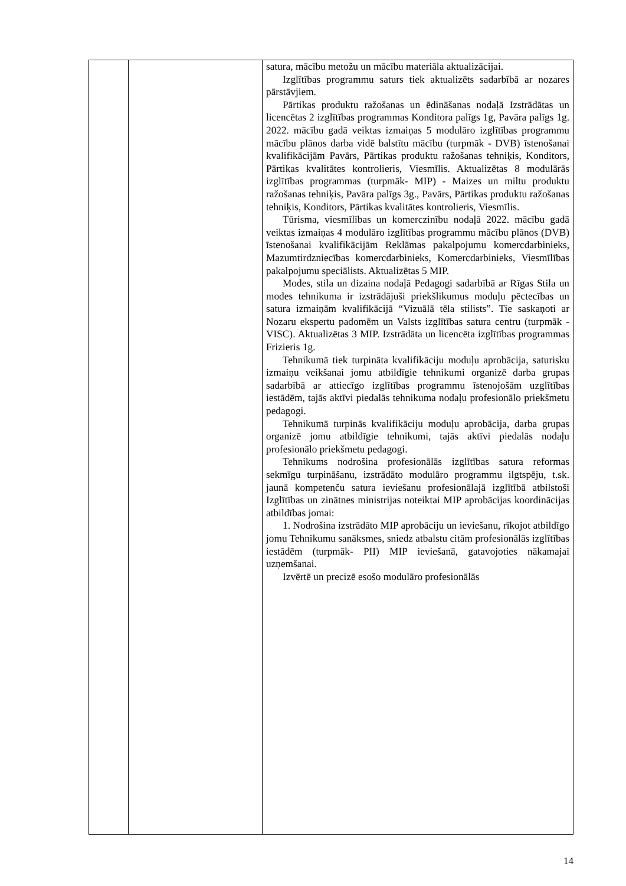| | | satura, mācību metožu un mācību materiāla aktualizācijai. Izglītības programmu saturs tiek aktualizēts sadarbībā ar nozares pārstāvjiem. Pārtikas produktu ražošanas un ēdināšanas nodaļā Izstrādātas un licencētas 2 izglītības programmas Konditora palīgs 1g, Pavāra palīgs 1g. 2022. mācību gadā veiktas izmaiņas 5 modulāro izglītības programmu mācību plānos darba vidē balstītu mācību (turpmāk - DVB) īstenošanai kvalifikācijām Pavārs, Pārtikas produktu ražošanas tehniķis, Konditors, Pārtikas kvalitātes kontrolieris, Viesmīlis. Aktualizētas 8 modulārās izglītības programmas (turpmāk- MIP) - Maizes un miltu produktu ražošanas tehniķis, Pavāra palīgs 3g., Pavārs, Pārtikas produktu ražošanas tehniķis, Konditors, Pārtikas kvalitātes kontrolieris, Viesmīlis. Tūrisma, viesmīlības un komerczinību nodaļā 2022. mācību gadā veiktas izmaiņas 4 modulāro izglītības programmu mācību plānos (DVB) īstenošanai kvalifikācijām Reklāmas pakalpojumu komercdarbinieks, Mazumtirdzniecības komercdarbinieks, Komercdarbinieks, Viesmīlības pakalpojumu speciālists. Aktualizētas 5 MIP. Modes, stila un dizaina nodaļā Pedagogi sadarbībā ar Rīgas Stila un modes tehnikuma ir izstrādājuši priekšlikumus moduļu pēctecības un satura izmaiņām kvalifikācijā “Vizuālā tēla stilists”. Tie saskaņoti ar Nozaru ekspertu padomēm un Valsts izglītības satura centru (turpmāk - VISC). Aktualizētas 3 MIP. Izstrādāta un licencēta izglītības programmas Frizieris 1g. Tehnikumā tiek turpināta kvalifikāciju moduļu aprobācija, saturisku izmaiņu veikšanai jomu atbildīgie tehnikumi organizē darba grupas sadarbībā ar attiecīgo izglītības programmu īstenojošām uzglītības iestādēm, tajās aktīvi piedalās tehnikuma nodaļu profesionālo priekšmetu pedagogi. Tehnikumā turpinās kvalifikāciju moduļu aprobācija, darba grupas organizē jomu atbildīgie tehnikumi, tajās aktīvi piedalās nodaļu profesionālo priekšmetu pedagogi. Tehnikums nodrošina profesionālās izglītības satura reformas sekmīgu turpināšanu, izstrādāto modulāro programmu ilgtspēju, t.sk. jaunā kompetenču satura ieviešanu profesionālajā izglītībā atbilstoši Izglītības un zinātnes ministrijas noteiktai MIP aprobācijas koordinācijas atbildības jomai: 1. Nodrošina izstrādāto MIP aprobāciju un ieviešanu, rīkojot atbildīgo jomu Tehnikumu sanāksmes, sniedz atbalstu citām profesionālās izglītības iestādēm (turpmāk- PII) MIP ieviešanā, gatavojoties nākamajai uzņemšanai. Izvērtē un precizē esošo modulāro profesionālās |
14